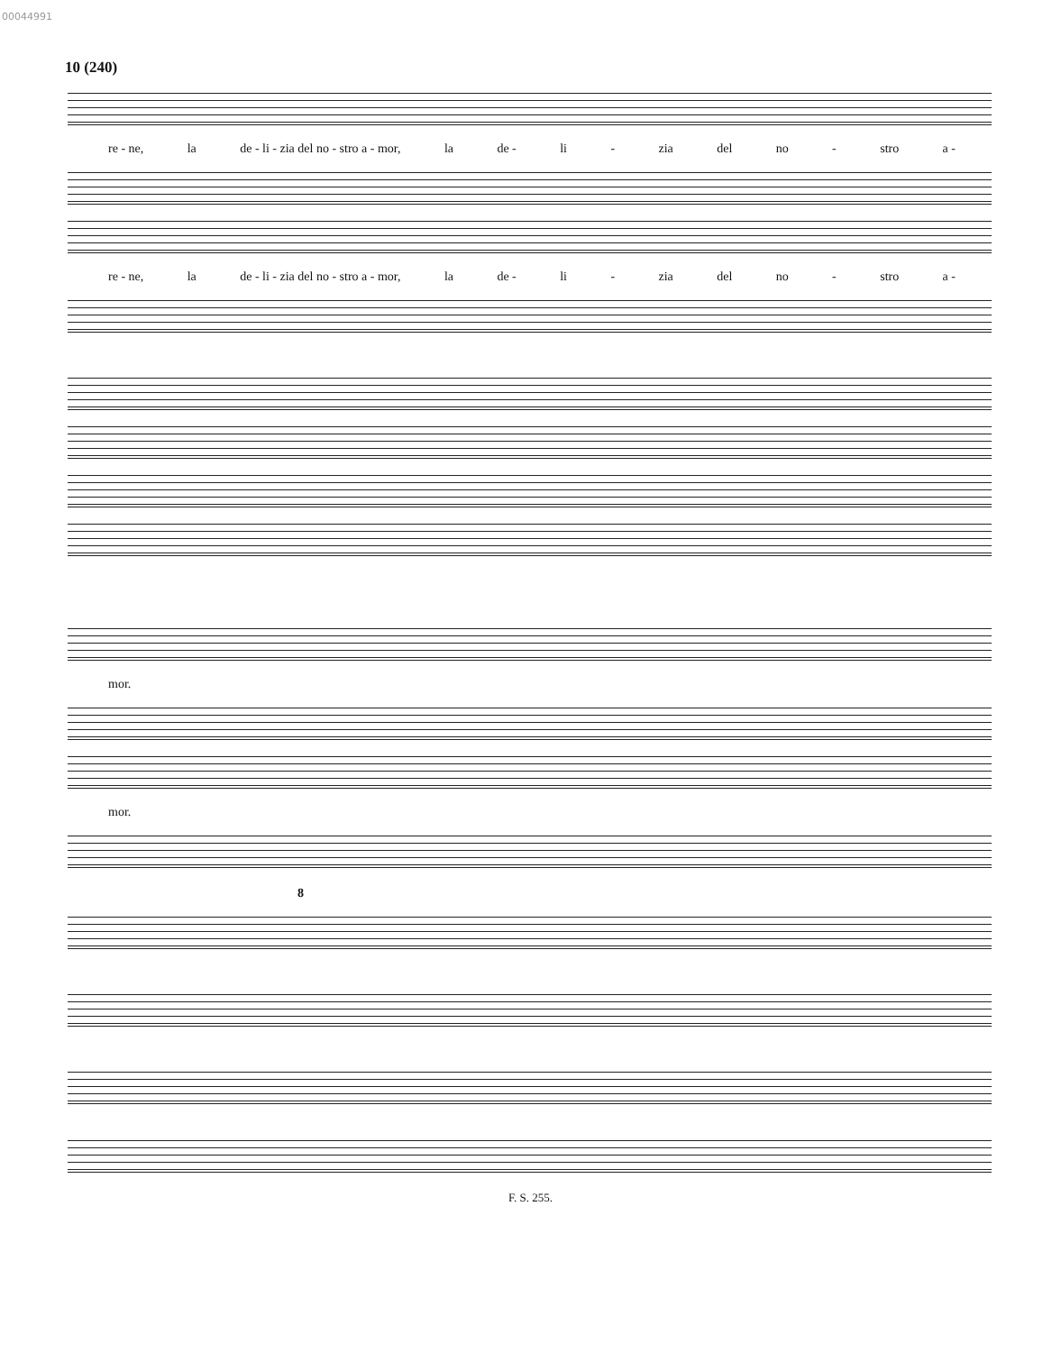00044991
10 (240)
re - ne, la de - li - zia del no - stro a - mor, la de - li - zia del no - stro a -
re - ne, la de - li - zia del no - stro a - mor, la de - li - zia del no - stro a -
mor.
mor.
8
F. S. 255.